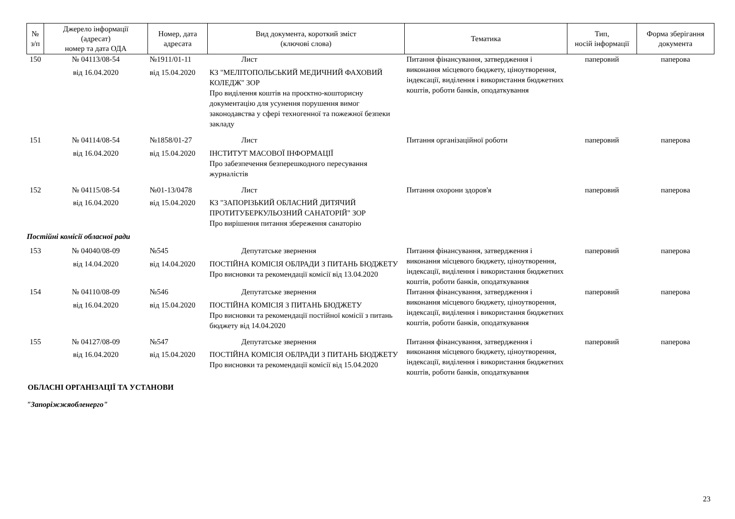| № з/п | Джерело інформації (адресат) номер та дата ОДА | Номер, дата адресата | Вид документа, короткий зміст (ключові слова) | Тематика | Тип, носій інформації | Форма зберігання документа |
| --- | --- | --- | --- | --- | --- | --- |
| 150 | № 04113/08-54 від 16.04.2020 | №1911/01-11 від 15.04.2020 | Лист КЗ "МЕЛІТОПОЛЬСЬКИЙ МЕДИЧНИЙ ФАХОВИЙ КОЛЕДЖ" ЗОР Про виділення коштів на проєктно-кошторисну документацію для усунення порушення вимог законодавства у сфері техногенної та пожежної безпеки закладу | Питання фінансування, затвердження і виконання місцевого бюджету, ціноутворення, індексації, виділення і використання бюджетних коштів, роботи банків, оподаткування | паперовий | паперова |
| 151 | № 04114/08-54 від 16.04.2020 | №1858/01-27 від 15.04.2020 | Лист ІНСТИТУТ МАСОВОЇ ІНФОРМАЦІЇ Про забезпечення безперешкодного пересування журналістів | Питання організаційної роботи | паперовий | паперова |
| 152 | № 04115/08-54 від 16.04.2020 | №01-13/0478 від 15.04.2020 | Лист КЗ "ЗАПОРІЗЬКИЙ ОБЛАСНИЙ ДИТЯЧИЙ ПРОТИТУБЕРКУЛЬОЗНИЙ САНАТОРІЙ" ЗОР Про вирішення питання збереження санаторію | Питання охорони здоров'я | паперовий | паперова |
| Постійні комісії обласної ради | | | | | | |
| 153 | № 04040/08-09 від 14.04.2020 | №545 від 14.04.2020 | Депутатське звернення ПОСТІЙНА КОМІСІЯ ОБЛРАДИ З ПИТАНЬ БЮДЖЕТУ Про висновки та рекомендації комісії від 13.04.2020 | Питання фінансування, затвердження і виконання місцевого бюджету, ціноутворення, індексації, виділення і використання бюджетних коштів, роботи банків, оподаткування | паперовий | паперова |
| 154 | № 04110/08-09 від 16.04.2020 | №546 від 15.04.2020 | Депутатське звернення ПОСТІЙНА КОМІСІЯ З ПИТАНЬ БЮДЖЕТУ Про висновки та рекомендації постійної комісії з питань бюджету від 14.04.2020 | Питання фінансування, затвердження і виконання місцевого бюджету, ціноутворення, індексації, виділення і використання бюджетних коштів, роботи банків, оподаткування | паперовий | паперова |
| 155 | № 04127/08-09 від 16.04.2020 | №547 від 15.04.2020 | Депутатське звернення ПОСТІЙНА КОМІСІЯ ОБЛРАДИ З ПИТАНЬ БЮДЖЕТУ Про висновки та рекомендації комісії від 15.04.2020 | Питання фінансування, затвердження і виконання місцевого бюджету, ціноутворення, індексації, виділення і використання бюджетних коштів, роботи банків, оподаткування | паперовий | паперова |
| ОБЛАСНІ ОРГАНІЗАЦІЇ ТА УСТАНОВИ | | | | | | |
| "Запоріжжяобленерго" | | | | | | |
23